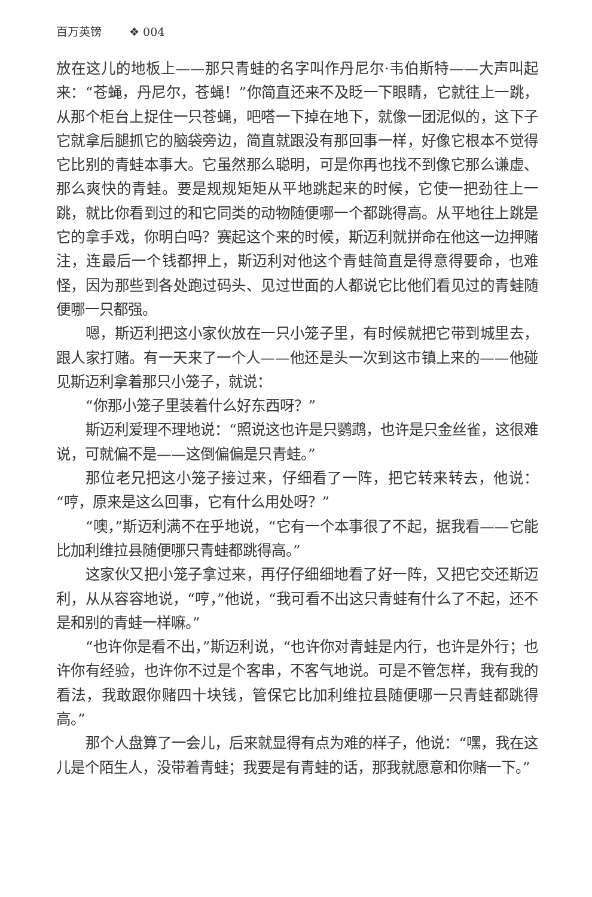百万英镑 ❖ 004
放在这儿的地板上——那只青蛙的名字叫作丹尼尔·韦伯斯特——大声叫起来：“苍蝇，丹尼尔，苍蝇！”你简直还来不及眨一下眼睛，它就往上一跳，从那个柜台上捉住一只苍蝇，吧嗒一下掉在地下，就像一团泥似的，这下子它就拿后腿抓它的脑袋旁边，简直就跟没有那回事一样，好像它根本不觉得它比别的青蛙本事大。它虽然那么聪明，可是你再也找不到像它那么谦虚、那么爽快的青蛙。要是规规矩矩从平地跳起来的时候，它使一把劲往上一跳，就比你看到过的和它同类的动物随便哪一个都跳得高。从平地往上跳是它的拿手戏，你明白吗？赛起这个来的时候，斯迈利就拼命在他这一边押赌注，连最后一个钱都押上，斯迈利对他这个青蛙简直是得意得要命，也难怪，因为那些到各处跑过码头、见过世面的人都说它比他们看见过的青蛙随便哪一只都强。
嗯，斯迈利把这小家伙放在一只小笼子里，有时候就把它带到城里去，跟人家打赌。有一天来了一个人——他还是头一次到这市镇上来的——他碰见斯迈利拿着那只小笼子，就说：
“你那小笼子里装着什么好东西呀？”
斯迈利爱理不理地说：“照说这也许是只鹦鹉，也许是只金丝雀，这很难说，可就偏不是——这倒偏偏是只青蛙。”
那位老兄把这小笼子接过来，仔细看了一阵，把它转来转去，他说：“哼，原来是这么回事，它有什么用处呀？”
“噢，”斯迈利满不在乎地说，“它有一个本事很了不起，据我看——它能比加利维拉县随便哪只青蛙都跳得高。”
这家伙又把小笼子拿过来，再仔仔细细地看了好一阵，又把它交还斯迈利，从从容容地说，“哼，”他说，“我可看不出这只青蛙有什么了不起，还不是和别的青蛙一样嘛。”
“也许你是看不出，”斯迈利说，“也许你对青蛙是内行，也许是外行；也许你有经验，也许你不过是个客串，不客气地说。可是不管怎样，我有我的看法，我敢跟你赌四十块钱，管保它比加利维拉县随便哪一只青蛙都跳得高。”
那个人盘算了一会儿，后来就显得有点为难的样子，他说：“嘿，我在这儿是个陌生人，没带着青蛙；我要是有青蛙的话，那我就愿意和你赌一下。”